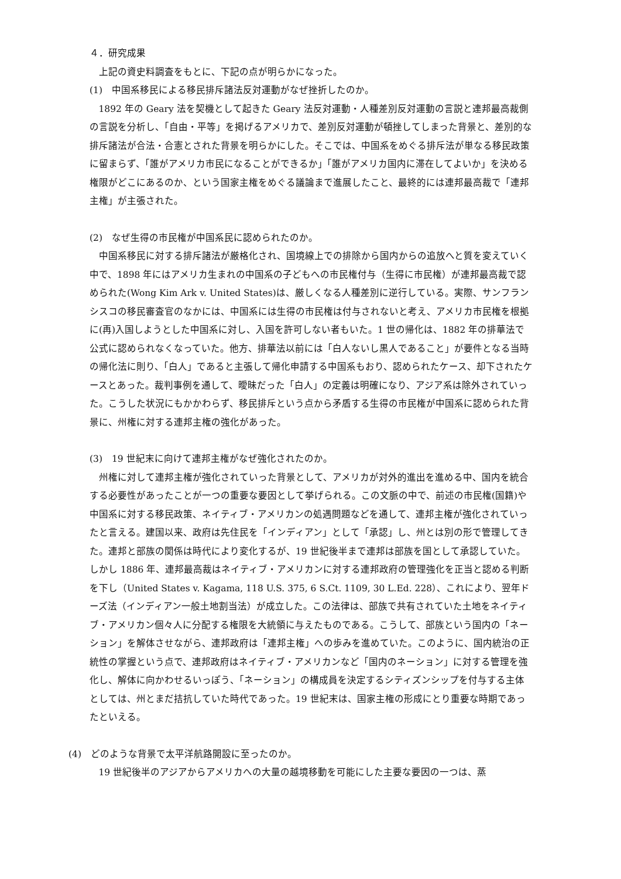４．研究成果
上記の資史料調査をもとに、下記の点が明らかになった。
(1)　中国系移民による移民排斥諸法反対運動がなぜ挫折したのか。
1892 年の Geary 法を契機として起きた Geary 法反対運動・人種差別反対運動の言説と連邦最高裁側の言説を分析し、「自由・平等」を掲げるアメリカで、差別反対運動が頓挫してしまった背景と、差別的な排斥諸法が合法・合憲とされた背景を明らかにした。そこでは、中国系をめぐる排斥法が単なる移民政策に留まらず、「誰がアメリカ市民になることができるか」「誰がアメリカ国内に滞在してよいか」を決める権限がどこにあるのか、という国家主権をめぐる議論まで進展したこと、最終的には連邦最高裁で「連邦主権」が主張された。
(2)　なぜ生得の市民権が中国系民に認められたのか。
中国系移民に対する排斥諸法が厳格化され、国境線上での排除から国内からの追放へと質を変えていく中で、1898 年にはアメリカ生まれの中国系の子どもへの市民権付与（生得に市民権）が連邦最高裁で認められた(Wong Kim Ark v. United States)は、厳しくなる人種差別に逆行している。実際、サンフランシスコの移民審査官のなかには、中国系には生得の市民権は付与されないと考え、アメリカ市民権を根拠に(再)入国しようとした中国系に対し、入国を許可しない者もいた。1 世の帰化は、1882 年の排華法で公式に認められなくなっていた。他方、排華法以前には「白人ないし黒人であること」が要件となる当時の帰化法に則り、「白人」であると主張して帰化申請する中国系もおり、認められたケース、却下されたケースとあった。裁判事例を通して、曖昧だった「白人」の定義は明確になり、アジア系は除外されていった。こうした状況にもかかわらず、移民排斥という点から矛盾する生得の市民権が中国系に認められた背景に、州権に対する連邦主権の強化があった。
(3)　19 世紀末に向けて連邦主権がなぜ強化されたのか。
州権に対して連邦主権が強化されていった背景として、アメリカが対外的進出を進める中、国内を統合する必要性があったことが一つの重要な要因として挙げられる。この文脈の中で、前述の市民権(国籍)や中国系に対する移民政策、ネイティブ・アメリカンの処遇問題などを通して、連邦主権が強化されていったと言える。建国以来、政府は先住民を「インディアン」として「承認」し、州とは別の形で管理してきた。連邦と部族の関係は時代により変化するが、19 世紀後半まで連邦は部族を国として承認していた。しかし 1886 年、連邦最高裁はネイティブ・アメリカンに対する連邦政府の管理強化を正当と認める判断を下し（United States v. Kagama, 118 U.S. 375, 6 S.Ct. 1109, 30 L.Ed. 228）、これにより、翌年ドーズ法（インディアン一般土地割当法）が成立した。この法律は、部族で共有されていた土地をネイティブ・アメリカン個々人に分配する権限を大統領に与えたものである。こうして、部族という国内の「ネーション」を解体させながら、連邦政府は「連邦主権」への歩みを進めていた。このように、国内統治の正統性の掌握という点で、連邦政府はネイティブ・アメリカンなど「国内のネーション」に対する管理を強化し、解体に向かわせるいっぽう、「ネーション」の構成員を決定するシティズンシップを付与する主体としては、州とまだ拮抗していた時代であった。19 世紀末は、国家主権の形成にとり重要な時期であったといえる。
(4)　どのような背景で太平洋航路開設に至ったのか。
19 世紀後半のアジアからアメリカへの大量の越境移動を可能にした主要な要因の一つは、蒸